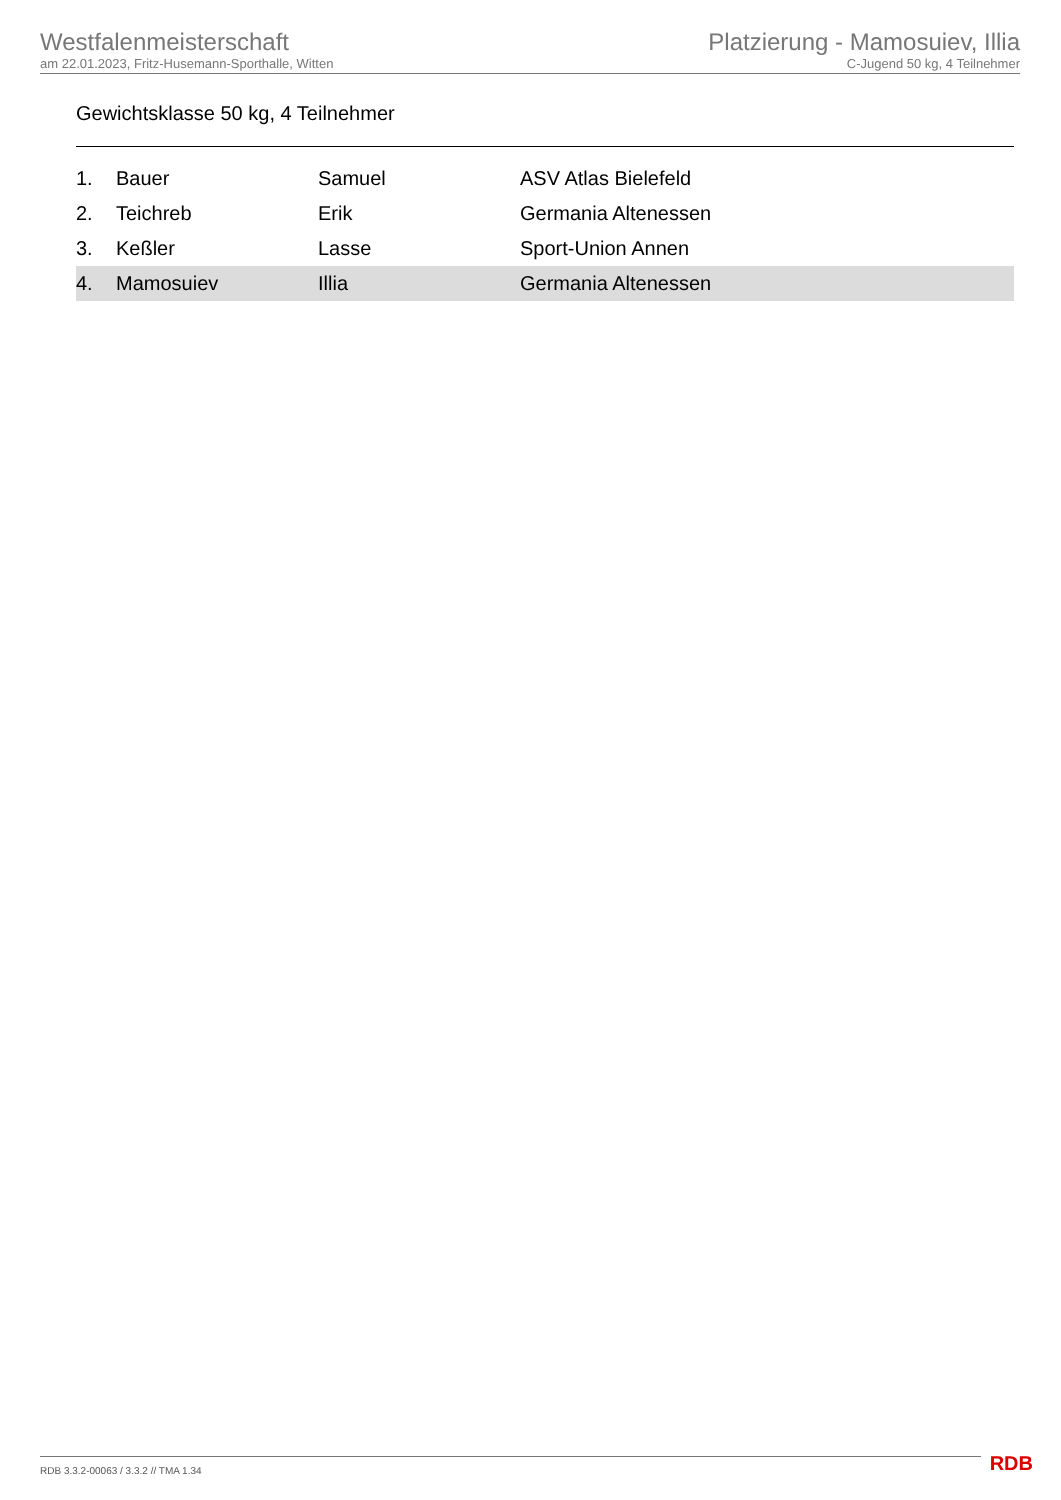Westfalenmeisterschaft
am 22.01.2023, Fritz-Husemann-Sporthalle, Witten
Platzierung - Mamosuiev, Illia
C-Jugend 50 kg, 4 Teilnehmer
Gewichtsklasse 50 kg, 4 Teilnehmer
| 1. | Bauer | Samuel | ASV Atlas Bielefeld |
| 2. | Teichreb | Erik | Germania Altenessen |
| 3. | Keßler | Lasse | Sport-Union Annen |
| 4. | Mamosuiev | Illia | Germania Altenessen |
RDB 3.3.2-00063 / 3.3.2 // TMA 1.34
RDB